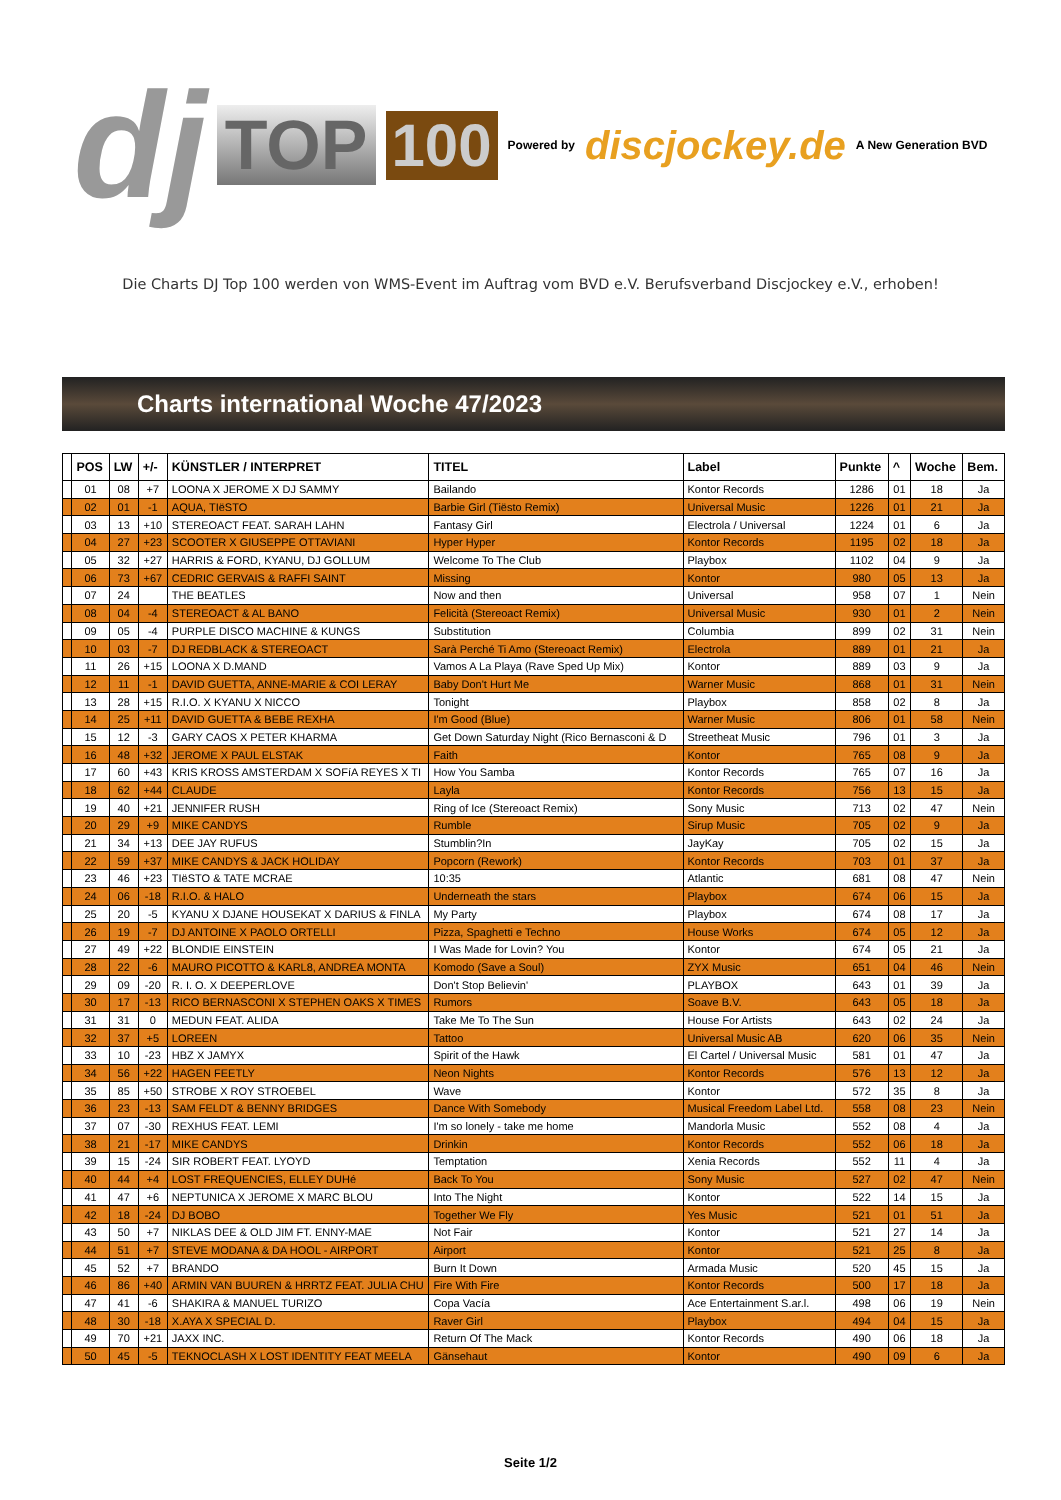dj TOP 100 Powered by discjockey.de A New Generation BVD
Die Charts DJ Top 100 werden von WMS-Event im Auftrag vom BVD e.V. Berufsverband Discjockey e.V., erhoben!
Charts international Woche 47/2023
| | POS | LW | +/- | KÜNSTLER / INTERPRET | TITEL | Label | Punkte | ^ | Woche | Bem. |
| --- | --- | --- | --- | --- | --- | --- | --- | --- | --- | --- |
| | 01 | 08 | +7 | LOONA X JEROME X DJ SAMMY | Bailando | Kontor Records | 1286 | 01 | 18 | Ja |
| | 02 | 01 | -1 | AQUA, TIëSTO | Barbie Girl (Tiësto Remix) | Universal Music | 1226 | 01 | 21 | Ja |
| | 03 | 13 | +10 | STEREOACT FEAT. SARAH LAHN | Fantasy Girl | Electrola / Universal | 1224 | 01 | 6 | Ja |
| | 04 | 27 | +23 | SCOOTER X GIUSEPPE OTTAVIANI | Hyper Hyper | Kontor Records | 1195 | 02 | 18 | Ja |
| | 05 | 32 | +27 | HARRIS & FORD, KYANU, DJ GOLLUM | Welcome To The Club | Playbox | 1102 | 04 | 9 | Ja |
| | 06 | 73 | +67 | CEDRIC GERVAIS & RAFFI SAINT | Missing | Kontor | 980 | 05 | 13 | Ja |
| | 07 | 24 | | THE BEATLES | Now and then | Universal | 958 | 07 | 1 | Nein |
| | 08 | 04 | -4 | STEREOACT & AL BANO | Felicità (Stereoact Remix) | Universal Music | 930 | 01 | 2 | Nein |
| | 09 | 05 | -4 | PURPLE DISCO MACHINE & KUNGS | Substitution | Columbia | 899 | 02 | 31 | Nein |
| | 10 | 03 | -7 | DJ REDBLACK & STEREOACT | Sarà Perché Ti Amo (Stereoact Remix) | Electrola | 889 | 01 | 21 | Ja |
| | 11 | 26 | +15 | LOONA X D.MAND | Vamos A La Playa (Rave Sped Up Mix) | Kontor | 889 | 03 | 9 | Ja |
| | 12 | 11 | -1 | DAVID GUETTA, ANNE-MARIE & COI LERAY | Baby Don't Hurt Me | Warner Music | 868 | 01 | 31 | Nein |
| | 13 | 28 | +15 | R.I.O. X KYANU X NICCO | Tonight | Playbox | 858 | 02 | 8 | Ja |
| | 14 | 25 | +11 | DAVID GUETTA & BEBE REXHA | I'm Good (Blue) | Warner Music | 806 | 01 | 58 | Nein |
| | 15 | 12 | -3 | GARY CAOS X PETER KHARMA | Get Down Saturday Night (Rico Bernasconi & D | Streetheat Music | 796 | 01 | 3 | Ja |
| | 16 | 48 | +32 | JEROME X PAUL ELSTAK | Faith | Kontor | 765 | 08 | 9 | Ja |
| | 17 | 60 | +43 | KRIS KROSS AMSTERDAM X SOFíA REYES X TI | How You Samba | Kontor Records | 765 | 07 | 16 | Ja |
| | 18 | 62 | +44 | CLAUDE | Layla | Kontor Records | 756 | 13 | 15 | Ja |
| | 19 | 40 | +21 | JENNIFER RUSH | Ring of Ice (Stereoact Remix) | Sony Music | 713 | 02 | 47 | Nein |
| | 20 | 29 | +9 | MIKE CANDYS | Rumble | Sirup Music | 705 | 02 | 9 | Ja |
| | 21 | 34 | +13 | DEE JAY RUFUS | Stumblin?In | JayKay | 705 | 02 | 15 | Ja |
| | 22 | 59 | +37 | MIKE CANDYS & JACK HOLIDAY | Popcorn (Rework) | Kontor Records | 703 | 01 | 37 | Ja |
| | 23 | 46 | +23 | TIëSTO & TATE MCRAE | 10:35 | Atlantic | 681 | 08 | 47 | Nein |
| | 24 | 06 | -18 | R.I.O. & HALO | Underneath the stars | Playbox | 674 | 06 | 15 | Ja |
| | 25 | 20 | -5 | KYANU X DJANE HOUSEKAT X DARIUS & FINLA | My Party | Playbox | 674 | 08 | 17 | Ja |
| | 26 | 19 | -7 | DJ ANTOINE X PAOLO ORTELLI | Pizza, Spaghetti e Techno | House Works | 674 | 05 | 12 | Ja |
| | 27 | 49 | +22 | BLONDIE EINSTEIN | I Was Made for Lovin? You | Kontor | 674 | 05 | 21 | Ja |
| | 28 | 22 | -6 | MAURO PICOTTO & KARL8, ANDREA MONTA | Komodo (Save a Soul) | ZYX Music | 651 | 04 | 46 | Nein |
| | 29 | 09 | -20 | R. I. O. X DEEPERLOVE | Don't Stop Believin' | PLAYBOX | 643 | 01 | 39 | Ja |
| | 30 | 17 | -13 | RICO BERNASCONI X STEPHEN OAKS X TIMES | Rumors | Soave B.V. | 643 | 05 | 18 | Ja |
| | 31 | 31 | 0 | MEDUN FEAT. ALIDA | Take Me To The Sun | House For Artists | 643 | 02 | 24 | Ja |
| | 32 | 37 | +5 | LOREEN | Tattoo | Universal Music AB | 620 | 06 | 35 | Nein |
| | 33 | 10 | -23 | HBZ X JAMYX | Spirit of the Hawk | El Cartel / Universal Music | 581 | 01 | 47 | Ja |
| | 34 | 56 | +22 | HAGEN FEETLY | Neon Nights | Kontor Records | 576 | 13 | 12 | Ja |
| | 35 | 85 | +50 | STROBE X ROY STROEBEL | Wave | Kontor | 572 | 35 | 8 | Ja |
| | 36 | 23 | -13 | SAM FELDT & BENNY BRIDGES | Dance With Somebody | Musical Freedom Label Ltd. | 558 | 08 | 23 | Nein |
| | 37 | 07 | -30 | REXHUS FEAT. LEMI | I'm so lonely - take me home | Mandorla Music | 552 | 08 | 4 | Ja |
| | 38 | 21 | -17 | MIKE CANDYS | Drinkin | Kontor Records | 552 | 06 | 18 | Ja |
| | 39 | 15 | -24 | SIR ROBERT FEAT. LYOYD | Temptation | Xenia Records | 552 | 11 | 4 | Ja |
| | 40 | 44 | +4 | LOST FREQUENCIES, ELLEY DUHé | Back To You | Sony Music | 527 | 02 | 47 | Nein |
| | 41 | 47 | +6 | NEPTUNICA X JEROME X MARC BLOU | Into The Night | Kontor | 522 | 14 | 15 | Ja |
| | 42 | 18 | -24 | DJ BOBO | Together We Fly | Yes Music | 521 | 01 | 51 | Ja |
| | 43 | 50 | +7 | NIKLAS DEE & OLD JIM FT. ENNY-MAE | Not Fair | Kontor | 521 | 27 | 14 | Ja |
| | 44 | 51 | +7 | STEVE MODANA & DA HOOL - AIRPORT | Airport | Kontor | 521 | 25 | 8 | Ja |
| | 45 | 52 | +7 | BRANDO | Burn It Down | Armada Music | 520 | 45 | 15 | Ja |
| | 46 | 86 | +40 | ARMIN VAN BUUREN & HRRTZ FEAT. JULIA CHU | Fire With Fire | Kontor Records | 500 | 17 | 18 | Ja |
| | 47 | 41 | -6 | SHAKIRA & MANUEL TURIZO | Copa Vacía | Ace Entertainment S.ar.l. | 498 | 06 | 19 | Nein |
| | 48 | 30 | -18 | X.AYA X SPECIAL D. | Raver Girl | Playbox | 494 | 04 | 15 | Ja |
| | 49 | 70 | +21 | JAXX INC. | Return Of The Mack | Kontor Records | 490 | 06 | 18 | Ja |
| | 50 | 45 | -5 | TEKNOCLASH X LOST IDENTITY FEAT MEELA | Gänsehaut | Kontor | 490 | 09 | 6 | Ja |
Seite 1/2